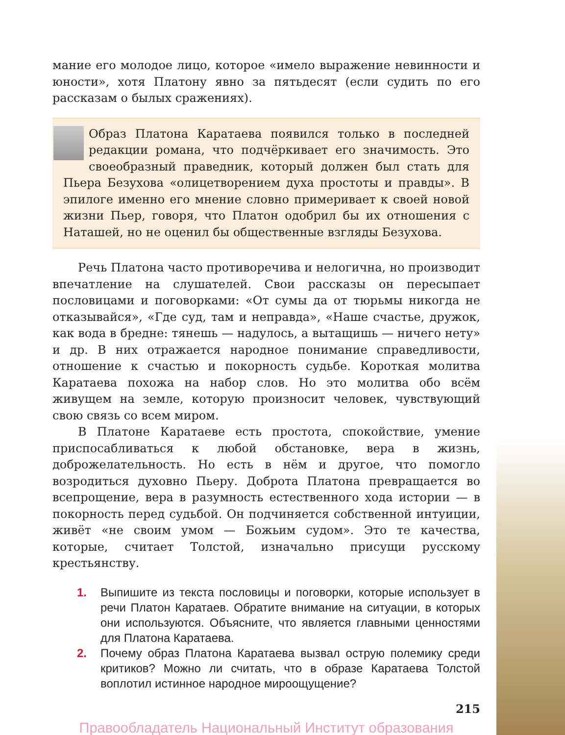мание его молодое лицо, которое «имело выражение невинности и юности», хотя Платону явно за пятьдесят (если судить по его рассказам о былых сражениях).
Образ Платона Каратаева появился только в последней редакции романа, что подчёркивает его значимость. Это своеобразный праведник, который должен был стать для Пьера Безухова «олицетворением духа простоты и правды». В эпилоге именно его мнение словно примеривает к своей новой жизни Пьер, говоря, что Платон одобрил бы их отношения с Наташей, но не оценил бы общественные взгляды Безухова.
Речь Платона часто противоречива и нелогична, но производит впечатление на слушателей. Свои рассказы он пересыпает пословицами и поговорками: «От сумы да от тюрьмы никогда не отказывайся», «Где суд, там и неправда», «Наше счастье, дружок, как вода в бредне: тянешь — надулось, а вытащишь — ничего нету» и др. В них отражается народное понимание справедливости, отношение к счастью и покорность судьбе. Короткая молитва Каратаева похожа на набор слов. Но это молитва обо всём живущем на земле, которую произносит человек, чувствующий свою связь со всем миром.
В Платоне Каратаеве есть простота, спокойствие, умение приспосабливаться к любой обстановке, вера в жизнь, доброжелательность. Но есть в нём и другое, что помогло возродиться духовно Пьеру. Доброта Платона превращается во всепрощение, вера в разумность естественного хода истории — в покорность перед судьбой. Он подчиняется собственной интуиции, живёт «не своим умом — Божьим судом». Это те качества, которые, считает Толстой, изначально присущи русскому крестьянству.
1. Выпишите из текста пословицы и поговорки, которые использует в речи Платон Каратаев. Обратите внимание на ситуации, в которых они используются. Объясните, что является главными ценностями для Платона Каратаева.
2. Почему образ Платона Каратаева вызвал острую полемику среди критиков? Можно ли считать, что в образе Каратаева Толстой воплотил истинное народное мироощущение?
215
Правообладатель Национальный Институт образования